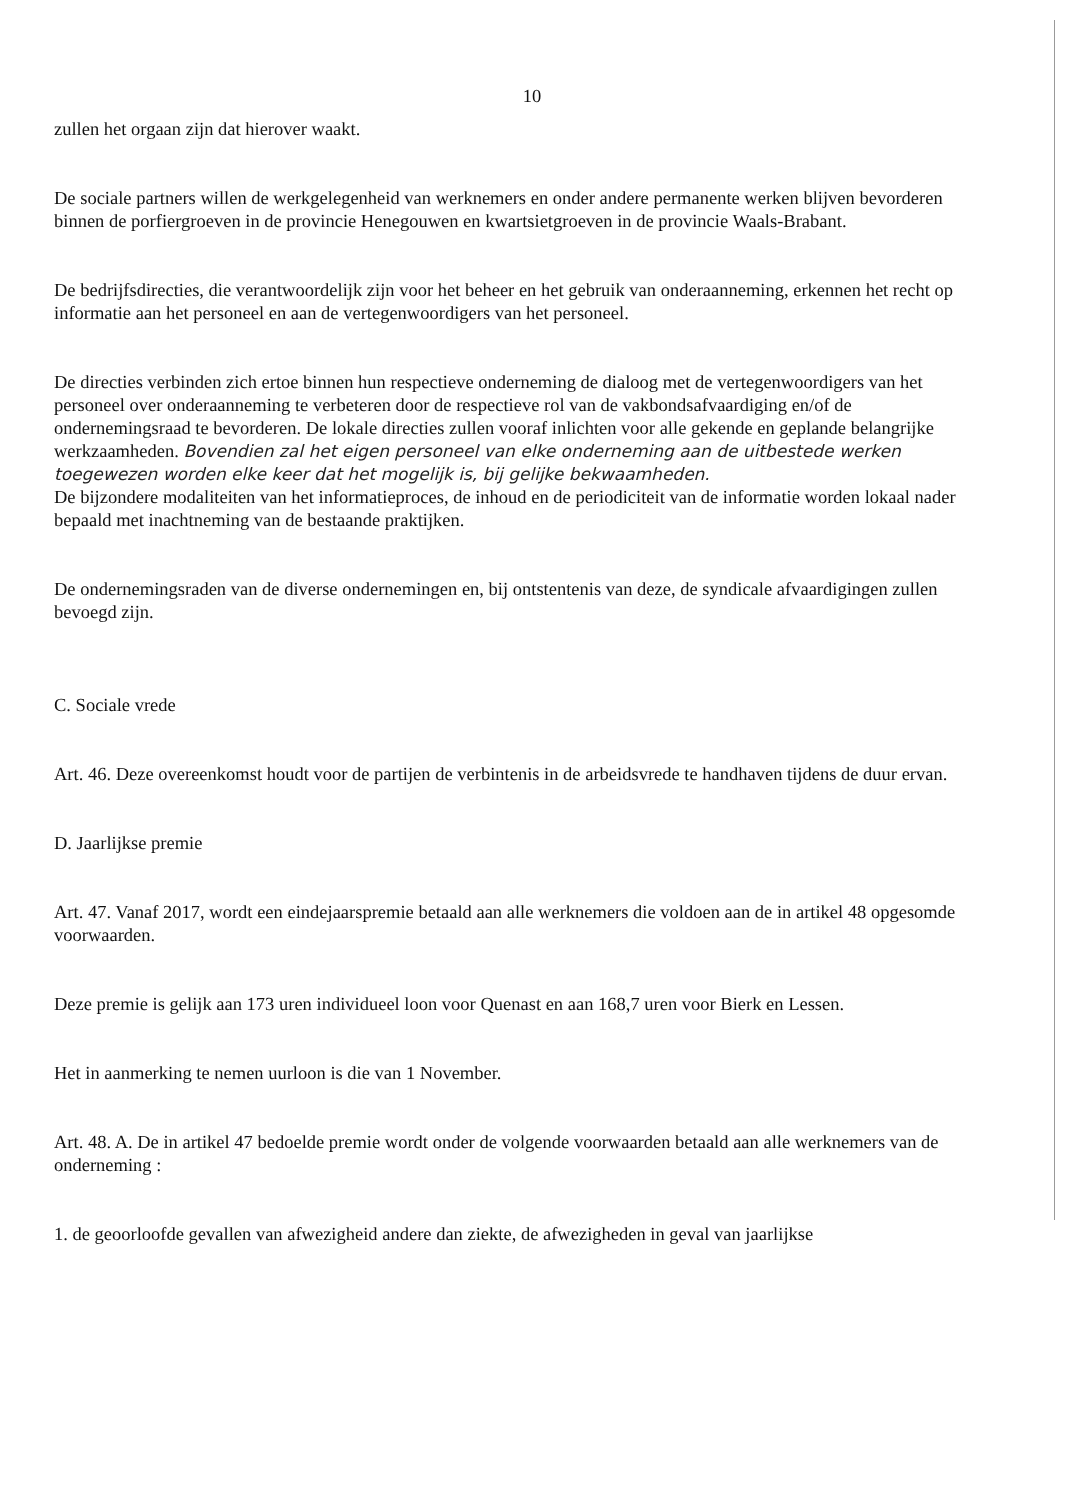10
zullen het orgaan zijn dat hierover waakt.
De sociale partners willen de werkgelegenheid van werknemers en onder andere permanente werken blijven bevorderen binnen de porfiergroeven in de provincie Henegouwen en kwartsietgroeven in de provincie Waals-Brabant.
De bedrijfsdirecties, die verantwoordelijk zijn voor het beheer en het gebruik van onderaanneming, erkennen het recht op informatie aan het personeel en aan de vertegenwoordigers van het personeel.
De directies verbinden zich ertoe binnen hun respectieve onderneming de dialoog met de vertegenwoordigers van het personeel over onderaanneming te verbeteren door de respectieve rol van de vakbondsafvaardiging en/of de ondernemingsraad te bevorderen. De lokale directies zullen vooraf inlichten voor alle gekende en geplande belangrijke werkzaamheden. Bovendien zal het eigen personeel van elke onderneming aan de uitbestede werken toegewezen worden elke keer dat het mogelijk is, bij gelijke bekwaamheden.
De bijzondere modaliteiten van het informatieproces, de inhoud en de periodiciteit van de informatie worden lokaal nader bepaald met inachtneming van de bestaande praktijken.
De ondernemingsraden van de diverse ondernemingen en, bij ontstentenis van deze, de syndicale afvaardigingen zullen bevoegd zijn.
C. Sociale vrede
Art. 46. Deze overeenkomst houdt voor de partijen de verbintenis in de arbeidsvrede te handhaven tijdens de duur ervan.
D. Jaarlijkse premie
Art. 47. Vanaf 2017, wordt een eindejaarspremie betaald aan alle werknemers die voldoen aan de in artikel 48 opgesomde voorwaarden.
Deze premie is gelijk aan 173 uren individueel loon voor Quenast en aan 168,7 uren voor Bierk en Lessen.
Het in aanmerking te nemen uurloon is die van 1 November.
Art. 48. A. De in artikel 47 bedoelde premie wordt onder de volgende voorwaarden betaald aan alle werknemers van de onderneming :
1. de geoorloofde gevallen van afwezigheid andere dan ziekte, de afwezigheden in geval van jaarlijkse